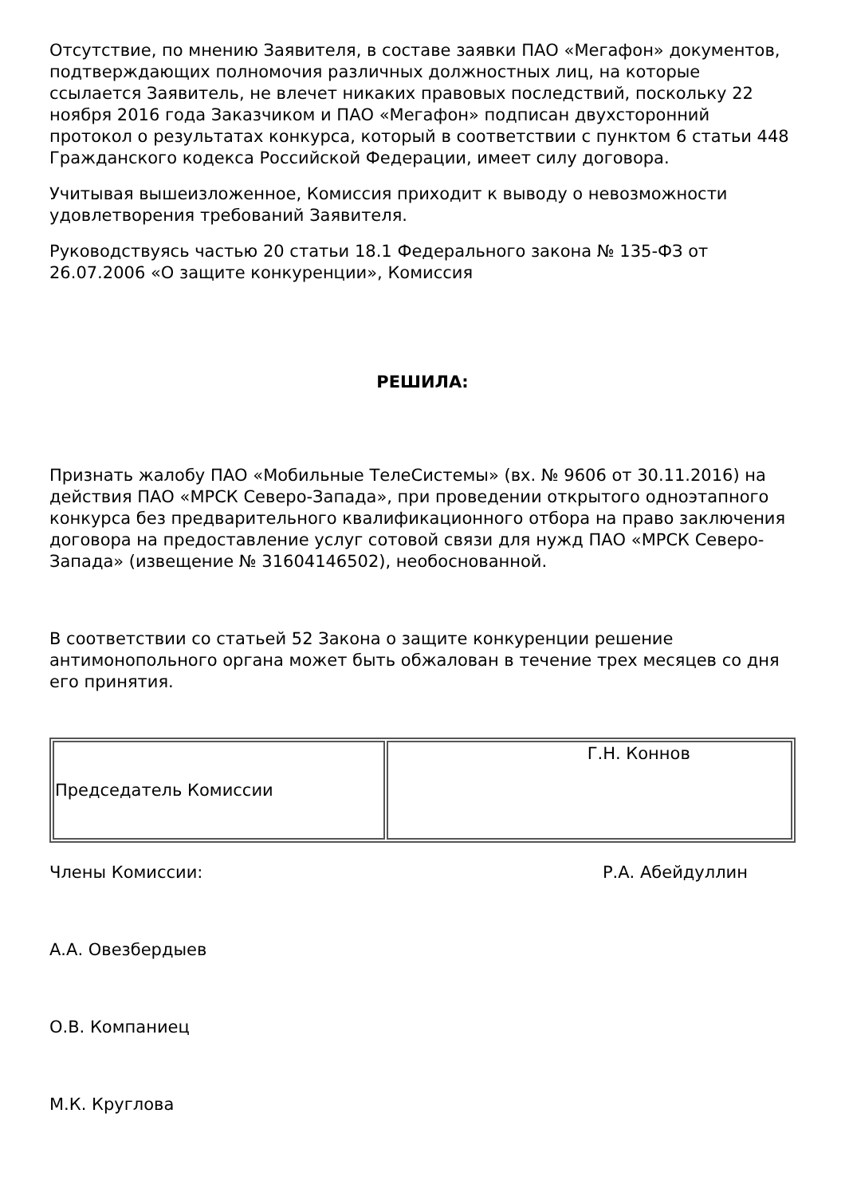Отсутствие, по мнению Заявителя, в составе заявки ПАО «Мегафон» документов, подтверждающих полномочия различных должностных лиц, на которые ссылается Заявитель, не влечет никаких правовых последствий, поскольку 22 ноября 2016 года Заказчиком и ПАО «Мегафон» подписан двухсторонний протокол о результатах конкурса, который в соответствии с пунктом 6 статьи 448 Гражданского кодекса Российской Федерации, имеет силу договора.
Учитывая вышеизложенное, Комиссия приходит к выводу о невозможности удовлетворения требований Заявителя.
Руководствуясь частью 20 статьи 18.1 Федерального закона № 135-ФЗ от 26.07.2006 «О защите конкуренции», Комиссия
РЕШИЛА:
Признать жалобу ПАО «Мобильные ТелеСистемы» (вх. № 9606 от 30.11.2016) на действия ПАО «МРСК Северо-Запада», при проведении открытого одноэтапного конкурса без предварительного квалификационного отбора на право заключения договора на предоставление услуг сотовой связи для нужд ПАО «МРСК Северо-Запада» (извещение № 31604146502), необоснованной.
В соответствии со статьей 52 Закона о защите конкуренции решение антимонопольного органа может быть обжалован в течение трех месяцев со дня его принятия.
| Председатель Комиссии | Г.Н. Коннов |
Члены Комиссии: Р.А. Абейдуллин
А.А. Овезбердыев
О.В. Компаниец
М.К. Круглова